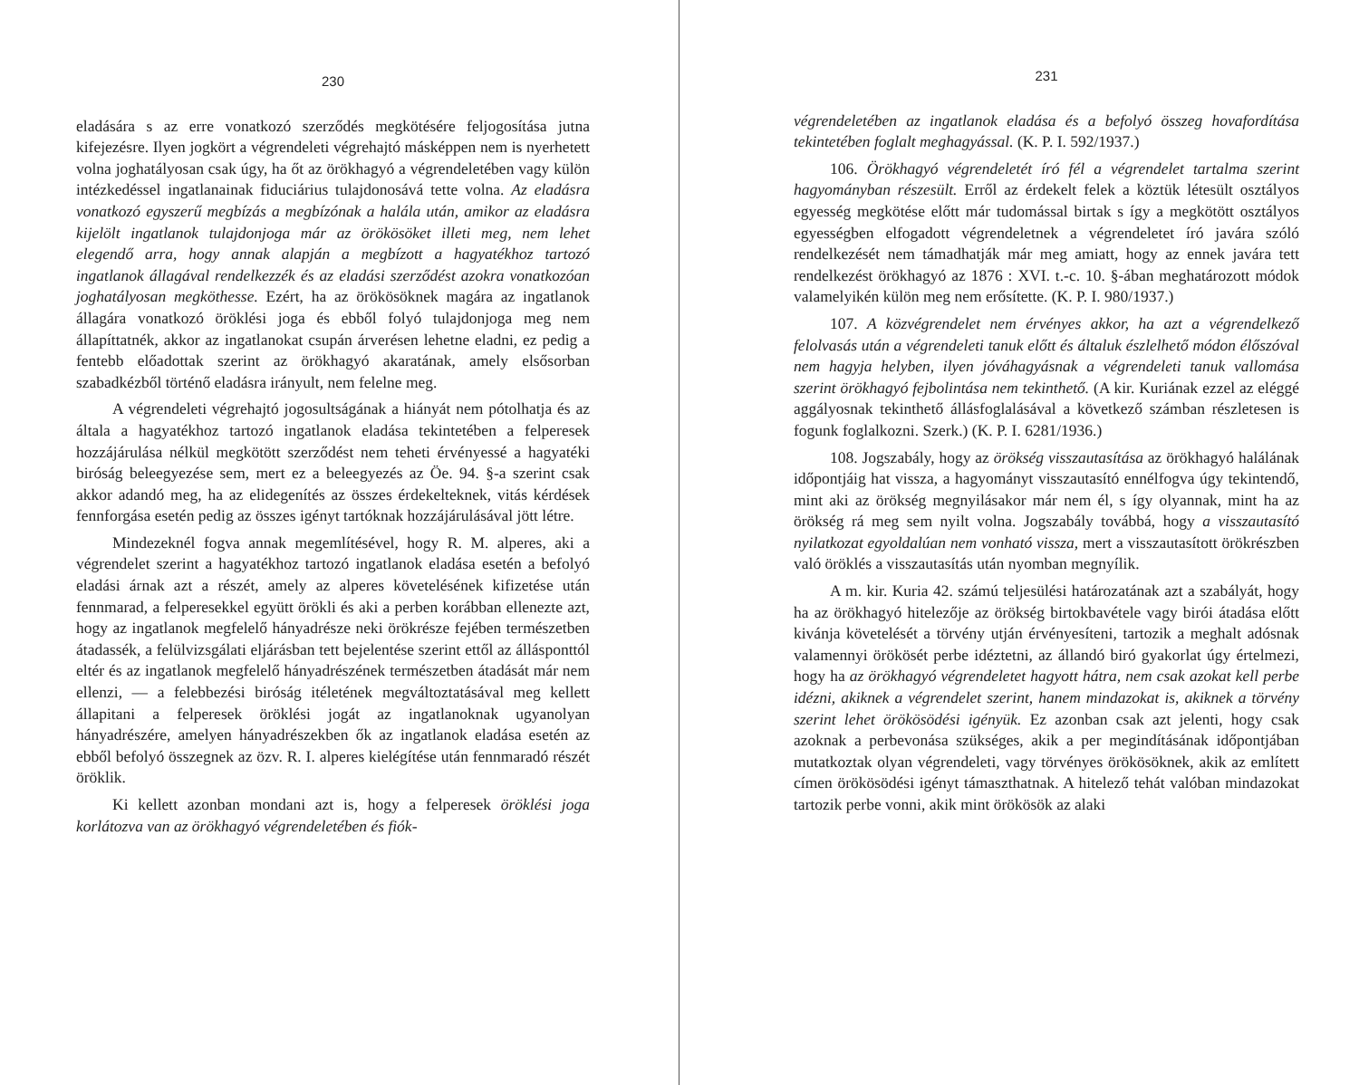230
eladására s az erre vonatkozó szerződés megkötésére feljogosítása jutna kifejezésre. Ilyen jogkört a végrendeleti végrehajtó másképpen nem is nyerhetett volna joghatályosan csak úgy, ha őt az örökhagyó a végrendeletében vagy külön intézkedéssel ingatlanainak fiduciárius tulajdonosává tette volna. Az eladásra vonatkozó egyszerű megbízás a megbízónak a halála után, amikor az eladásra kijelölt ingatlanok tulajdonjoga már az örökösöket illeti meg, nem lehet elegendő arra, hogy annak alapján a megbízott a hagyatékhoz tartozó ingatlanok állagával rendelkezzék és az eladási szerződést azokra vonatkozóan joghatályosan megköthesse. Ezért, ha az örökösöknek magára az ingatlanok állagára vonatkozó öröklési joga és ebből folyó tulajdonjoga meg nem állapíttatnék, akkor az ingatlanokat csupán árverésen lehetne eladni, ez pedig a fentebb előadottak szerint az örökhagyó akaratának, amely elsősorban szabadkézből történő eladásra irányult, nem felelne meg.
A végrendeleti végrehajtó jogosultságának a hiányát nem pótolhatja és az általa a hagyatékhoz tartozó ingatlanok eladása tekintetében a felperesek hozzájárulása nélkül megkötött szerződést nem teheti érvényessé a hagyatéki biróság beleegyezése sem, mert ez a beleegyezés az Öe. 94. §-a szerint csak akkor adandó meg, ha az elidegenítés az összes érdekelteknek, vitás kérdések fennforgása esetén pedig az összes igényt tartóknak hozzájárulásával jött létre.
Mindezeknél fogva annak megemlítésével, hogy R. M. alperes, aki a végrendelet szerint a hagyatékhoz tartozó ingatlanok eladása esetén a befolyó eladási árnak azt a részét, amely az alperes követelésének kifizetése után fennmarad, a felperesekkel együtt örökli és aki a perben korábban ellenezte azt, hogy az ingatlanok megfelelő hányadrésze neki örökrésze fejében természetben átadassék, a felülvizsgálati eljárásban tett bejelentése szerint ettől az állásponttól eltér és az ingatlanok megfelelő hányadrészének természetben átadását már nem ellenzi, — a felebbezési biróság itéletének megváltoztatásával meg kellett állapitani a felperesek öröklési jogát az ingatlanoknak ugyanolyan hányadrészére, amelyen hányadrészekben ők az ingatlanok eladása esetén az ebből befolyó összegnek az özv. R. I. alperes kielégítése után fennmaradó részét öröklik.
Ki kellett azonban mondani azt is, hogy a felperesek öröklési joga korlátozva van az örökhagyó végrendeletében és fiók-
231
végrendeletében az ingatlanok eladása és a befolyó összeg hovafordítása tekintetében foglalt meghagyással. (K. P. I. 592/1937.)
106. Örökhagyó végrendeletét író fél a végrendelet tartalma szerint hagyományban részesült. Erről az érdekelt felek a köztük létesült osztályos egyesség megkötése előtt már tudomással birtak s így a megkötött osztályos egyességben elfogadott végrendeletnek a végrendeletet író javára szóló rendelkezését nem támadhatják már meg amiatt, hogy az ennek javára tett rendelkezést örökhagyó az 1876 : XVI. t.-c. 10. §-ában meghatározott módok valamelyikén külön meg nem erősítette. (K. P. I. 980/1937.)
107. A közvégrendelet nem érvényes akkor, ha azt a végrendelkező felolvasás után a végrendeleti tanuk előtt és általuk észlelhető módon élőszóval nem hagyja helyben, ilyen jóváhagyásnak a végrendeleti tanuk vallomása szerint örökhagyó fejbolintása nem tekinthető. (A kir. Kuriának ezzel az eléggé aggályosnak tekinthető állásfoglalásával a következő számban részletesen is fogunk foglalkozni. Szerk.) (K. P. I. 6281/1936.)
108. Jogszabály, hogy az örökség visszautasítása az örökhagyó halálának időpontjáig hat vissza, a hagyományt visszautasító ennélfogva úgy tekintendő, mint aki az örökség megnyilásakor már nem él, s így olyannak, mint ha az örökség rá meg sem nyilt volna. Jogszabály továbbá, hogy a visszautasító nyilatkozat egyoldalúan nem vonható vissza, mert a visszautasított örökrészben való öröklés a visszautasítás után nyomban megnyílik.
A m. kir. Kuria 42. számú teljesülési határozatának azt a szabályát, hogy ha az örökhagyó hitelezője az örökség birtokbavétele vagy birói átadása előtt kivánja követelését a törvény utján érvényesíteni, tartozik a meghalt adósnak valamennyi örökösét perbe idéztetni, az állandó biró gyakorlat úgy értelmezi, hogy ha az örökhagyó végrendeletet hagyott hátra, nem csak azokat kell perbe idézni, akiknek a végrendelet szerint, hanem mindazokat is, akiknek a törvény szerint lehet örökösödési igényük. Ez azonban csak azt jelenti, hogy csak azoknak a perbevonása szükséges, akik a per megindításának időpontjában mutatkoztak olyan végrendeleti, vagy törvényes örökösöknek, akik az említett címen örökösödési igényt támaszthatnak. A hitelező tehát valóban mindazokat tartozik perbe vonni, akik mint örökösök az alaki